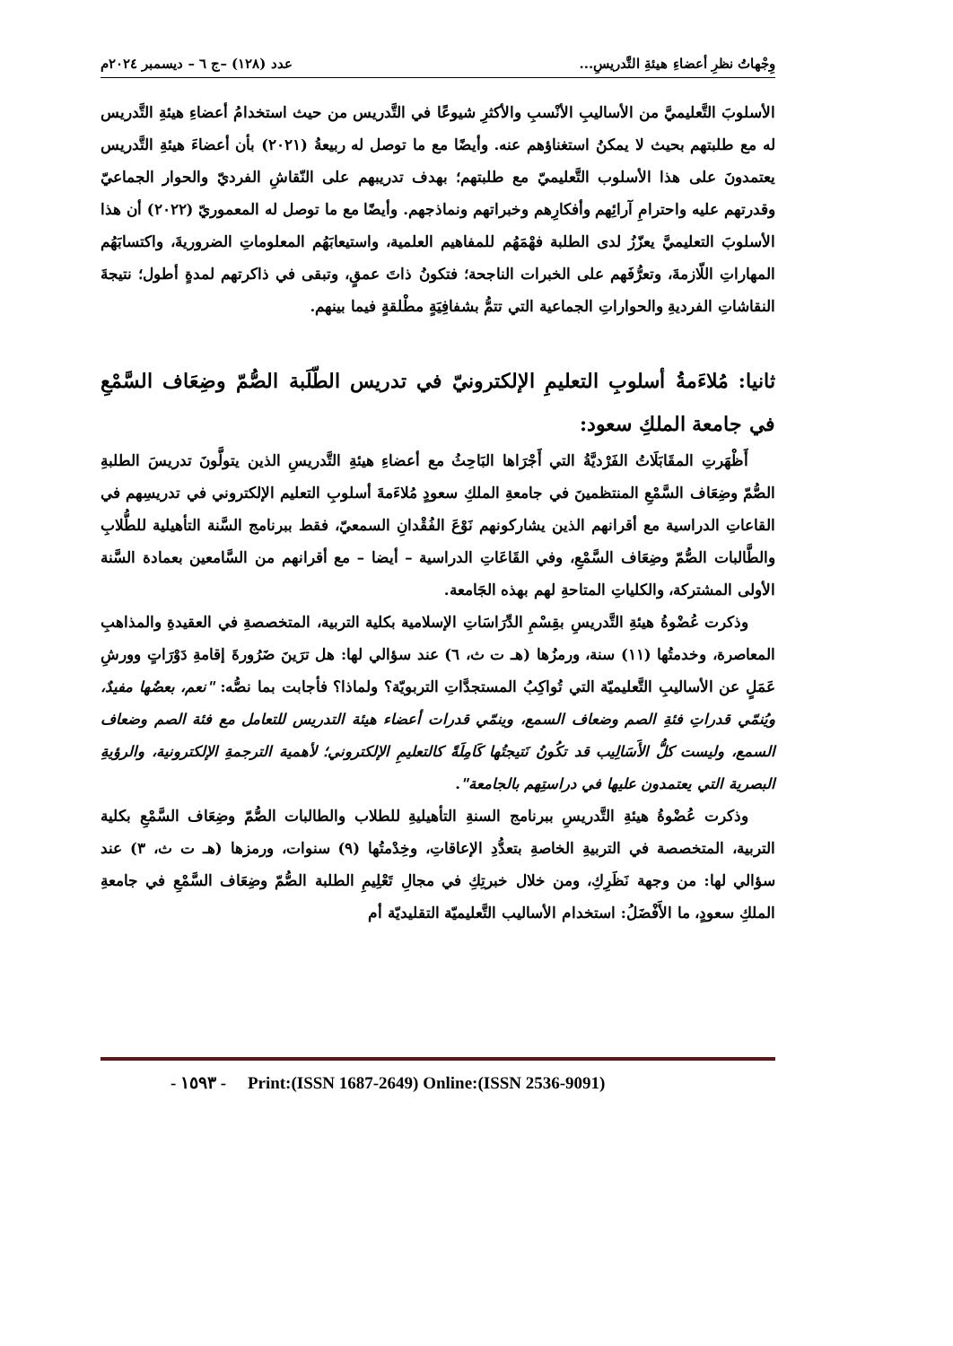وِجْهاتُ نظرِ أعضاءِ هيئةِ التَّدريسِ... عدد (١٢٨) –ج ٦ – ديسمبر ٢٠٢٤م
الأسلوبَ التَّعليميَّ من الأساليبِ الأنْسبِ والأكثرِ شيوعًا في التَّدريس من حيث استخدامُ أعضاءِ هيئةِ التَّدريس له مع طلبتهم بحيث لا يمكنُ استغناؤهم عنه. وأيضًا مع ما توصل له ربيعةُ (٢٠٢١) بأن أعضاءَ هيئةِ التَّدريس يعتمدونَ على هذا الأسلوب التَّعليميّ مع طلبتهم؛ بهدف تدريبهم على النّقاشِ الفرديّ والحوار الجماعيّ وقدرتهم عليه واحترامِ آرائِهم وأفكارِهم وخبراتهم ونماذجهم. وأيضًا مع ما توصل له المعموريّ (٢٠٢٢) أن هذا الأسلوبَ التعليميَّ يعزّزُ لدى الطلبة فهْمَهُم للمفاهيم العلمية، واستيعابَهُم المعلوماتِ الضروريةَ، واكتسابَهُم المهاراتِ اللّازمةَ، وتعرُّفَهم على الخبرات الناجحة؛ فتكونُ ذاتَ عمقٍ، وتبقى في ذاكرتهم لمدةٍ أطول؛ نتيجةَ النقاشاتِ الفرديةِ والحواراتِ الجماعية التي تتمُّ بشفافِيَةٍ مطْلقةٍ فيما بينهم.
ثانيا: مُلاءَمةُ أسلوبِ التعليمِ الإلكترونيّ في تدريس الطّلَبة الصُّمّ وضِعَاف السَّمْعِ في جامعة الملكِ سعود:
أَظْهَرتِ المقَابَلَاتُ الفَرْديَّةُ التي أَجْرَاها البَاحِثُ مع أعضاءِ هيئةِ التَّدريسِ الذين يتولَّونَ تدريسَ الطلبةِ الصُّمّ وضِعَاف السَّمْعِ المنتظمينَ في جامعةِ الملكِ سعودٍ مُلاءَمةَ أسلوبِ التعليم الإلكتروني في تدريسِهم في القاعاتِ الدراسية مع أقرانهم الذين يشاركونهم نَوْعَ الفُقْدانِ السمعيّ، فقط ببرنامج السَّنة التأهيلية للطُّلابِ والطَّالبات الصُّمّ وضِعَاف السَّمْعِ، وفي القَاعَاتِ الدراسية – أيضا – مع أقرانهم من السَّامعين بعمادة السَّنة الأولى المشتركة، والكلياتِ المتاحةِ لهم بهذه الجَامعة.
وذكرت عُضْوةُ هيئةِ التَّدريسِ بقِسْمِ الدِّرَاسَاتِ الإسلامية بكلية التربية، المتخصصةِ في العقيدةِ والمذاهبِ المعاصرة، وخدمتُها (١١) سنة، ورمزُها (هـ ت ث، ٦) عند سؤالي لها: هل ترَينَ ضَرُورةَ إقامةِ دَوْرَاتٍ وورشِ عَمَلٍ عن الأساليبِ التَّعليميّة التي تُواكِبُ المستجدَّاتِ التربويّة؟ ولماذا؟ فأجابت بما نصُّه: "نعم، بعضُها مفيدٌ، ويُنمّي قدراتِ فئةِ الصم وضعاف السمع، وينمّي قدرات أعضاء هيئة التدريس للتعامل مع فئة الصم وضعاف السمع، وليست كلُّ الأَسَالِيب قد تكُونُ نَتيجتُها كَامِلَةً كالتعليمِ الإلكتروني؛ لأهمية الترجمةِ الإلكترونية، والرؤيةِ البصرية التي يعتمدون عليها في دراستِهم بالجامعة".
وذكرت عُضْوةُ هيئةِ التَّدريسِ ببرنامج السنةِ التأهيليةِ للطلاب والطالبات الصُّمّ وضِعَاف السَّمْعِ بكلية التربية، المتخصصة في التربيةِ الخاصةِ بتعدُّدِ الإعاقاتِ، وخِدْمتُها (٩) سنوات، ورمزها (هـ ت ث، ٣) عند سؤالي لها: من وجهة نَظَرِكِ، ومن خلال خبرتِكِ في مجالِ تَعْلِيمِ الطلبة الصُّمّ وضِعَاف السَّمْعِ في جامعةِ الملكِ سعودٍ، ما الأَفْضَلُ: استخدام الأساليب التَّعليميّة التقليديّة أم
- ١٥٩٣ - Print:(ISSN 1687-2649) Online:(ISSN 2536-9091)